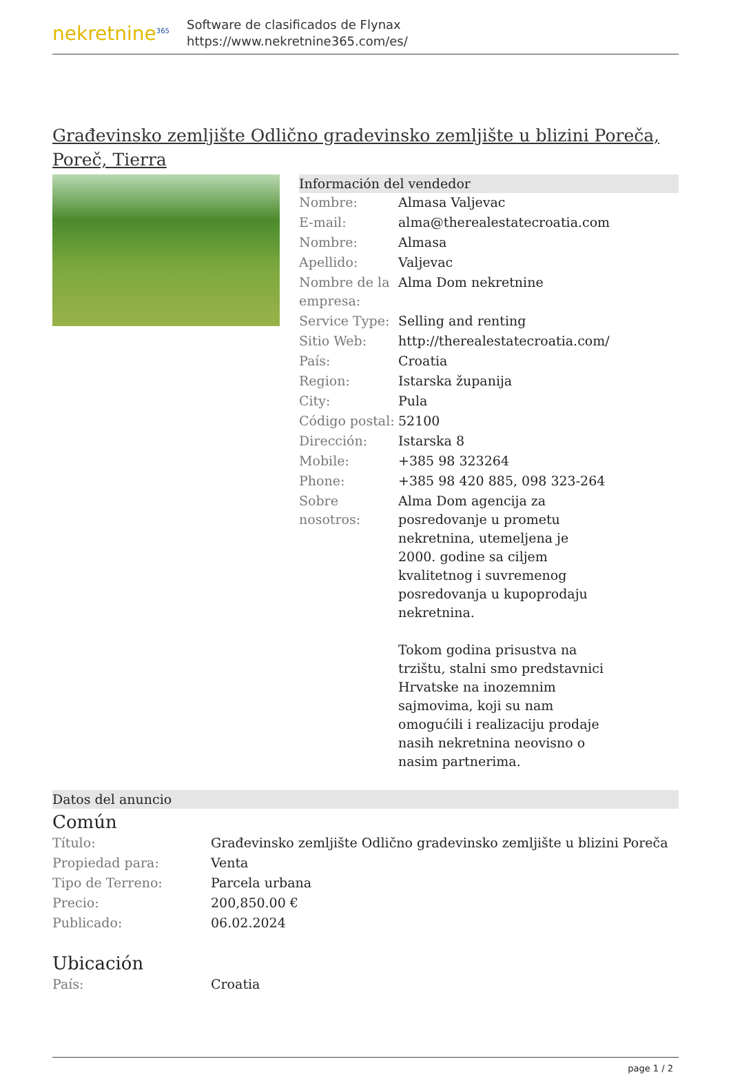nekretnine<sup>365</sup>
Software de clasificados de Flynax
https://www.nekretnine365.com/es/
Građevinsko zemljište Odlično gradevinsko zemljište u blizini Poreča, Poreč, Tierra
Información del vendedor
| Nombre: | Almasa Valjevac |
| E-mail: | alma@therealestatecroatia.com |
| Nombre: | Almasa |
| Apellido: | Valjevac |
| Nombre de la empresa: | Alma Dom nekretnine |
| Service Type: | Selling and renting |
| Sitio Web: | http://therealestatecroatia.com/ |
| País: | Croatia |
| Region: | Istarska županija |
| City: | Pula |
| Código postal: | 52100 |
| Dirección: | Istarska 8 |
| Mobile: | +385 98 323264 |
| Phone: | +385 98 420 885, 098 323-264 |
| Sobre nosotros: | Alma Dom agencija za posredovanje u prometu nekretnina, utemeljena je 2000. godine sa ciljem kvalitetnog i suvremenog posredovanja u kupoprodaju nekretnina. Tokom godina prisustva na trzištu, stalni smo predstavnici Hrvatske na inozemnim sajmovima, koji su nam omogućili i realizaciju prodaje nasih nekretnina neovisno o nasim partnerima. |
Datos del anuncio
Común
| Título: | Građevinsko zemljište Odlično gradevinsko zemljište u blizini Poreča |
| Propiedad para: | Venta |
| Tipo de Terreno: | Parcela urbana |
| Precio: | 200,850.00 € |
| Publicado: | 06.02.2024 |
Ubicación
| País: | Croatia |
page 1 / 2